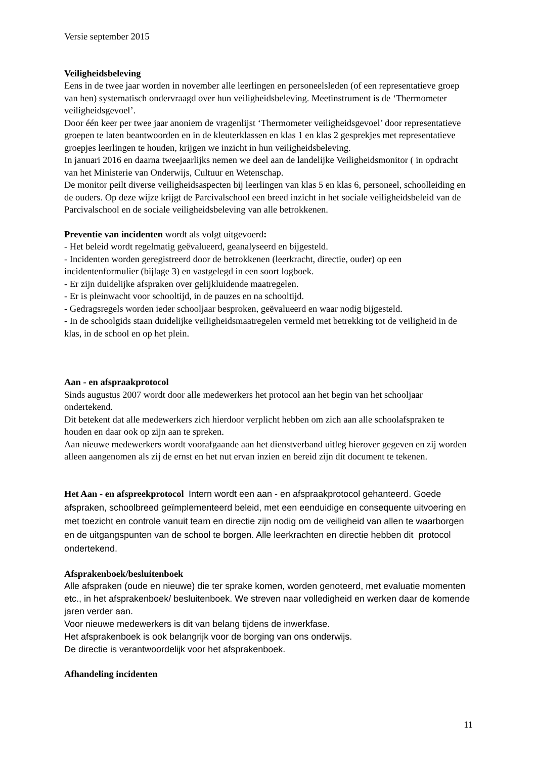Versie september 2015
Veiligheidsbeleving
Eens in de twee jaar worden in november alle leerlingen en personeelsleden (of een representatieve groep van hen) systematisch ondervraagd over hun veiligheidsbeleving. Meetinstrument is de ‘Thermometer veiligheidsgevoel’.
Door één keer per twee jaar anoniem de vragenlijst ‘Thermometer veiligheidsgevoel’ door representatieve groepen te laten beantwoorden en in de kleuterklassen en klas 1 en klas 2 gesprekjes met representatieve groepjes leerlingen te houden, krijgen we inzicht in hun veiligheidsbeleving.
In januari 2016 en daarna tweejaarlijks nemen we deel aan de landelijke Veiligheidsmonitor ( in opdracht van het Ministerie van Onderwijs, Cultuur en Wetenschap.
De monitor peilt diverse veiligheidsaspecten bij leerlingen van klas 5 en klas 6, personeel, schoolleiding en de ouders. Op deze wijze krijgt de Parcivalschool een breed inzicht in het sociale veiligheidsbeleid van de Parcivalschool en de sociale veiligheidsbeleving van alle betrokkenen.
Preventie van incidenten wordt als volgt uitgevoerd:
- Het beleid wordt regelmatig geëvalueerd, geanalyseerd en bijgesteld.
- Incidenten worden geregistreerd door de betrokkenen (leerkracht, directie, ouder) op een incidentenformulier (bijlage 3) en vastgelegd in een soort logboek.
- Er zijn duidelijke afspraken over gelijkluidende maatregelen.
- Er is pleinwacht voor schooltijd, in de pauzes en na schooltijd.
- Gedragsregels worden ieder schooljaar besproken, geëvalueerd en waar nodig bijgesteld.
- In de schoolgids staan duidelijke veiligheidsmaatregelen vermeld met betrekking tot de veiligheid in de klas, in de school en op het plein.
Aan - en afspraakprotocol
Sinds augustus 2007 wordt door alle medewerkers het protocol aan het begin van het schooljaar ondertekend.
Dit betekent dat alle medewerkers zich hierdoor verplicht hebben om zich aan alle schoolafspraken te houden en daar ook op zijn aan te spreken.
Aan nieuwe medewerkers wordt voorafgaande aan het dienstverband uitleg hierover gegeven en zij worden alleen aangenomen als zij de ernst en het nut ervan inzien en bereid zijn dit document te tekenen.
Het Aan - en afspreekprotocol Intern wordt een aan - en afspraakprotocol gehanteerd. Goede afspraken, schoolbreed geïmplementeerd beleid, met een eenduidige en consequente uitvoering en met toezicht en controle vanuit team en directie zijn nodig om de veiligheid van allen te waarborgen en de uitgangspunten van de school te borgen. Alle leerkrachten en directie hebben dit protocol ondertekend.
Afsprakenboek/besluitenboek
Alle afspraken (oude en nieuwe) die ter sprake komen, worden genoteerd, met evaluatie momenten etc., in het afsprakenboek/ besluitenboek. We streven naar volledigheid en werken daar de komende jaren verder aan.
Voor nieuwe medewerkers is dit van belang tijdens de inwerkfase.
Het afsprakenboek is ook belangrijk voor de borging van ons onderwijs.
De directie is verantwoordelijk voor het afsprakenboek.
Afhandeling incidenten
11